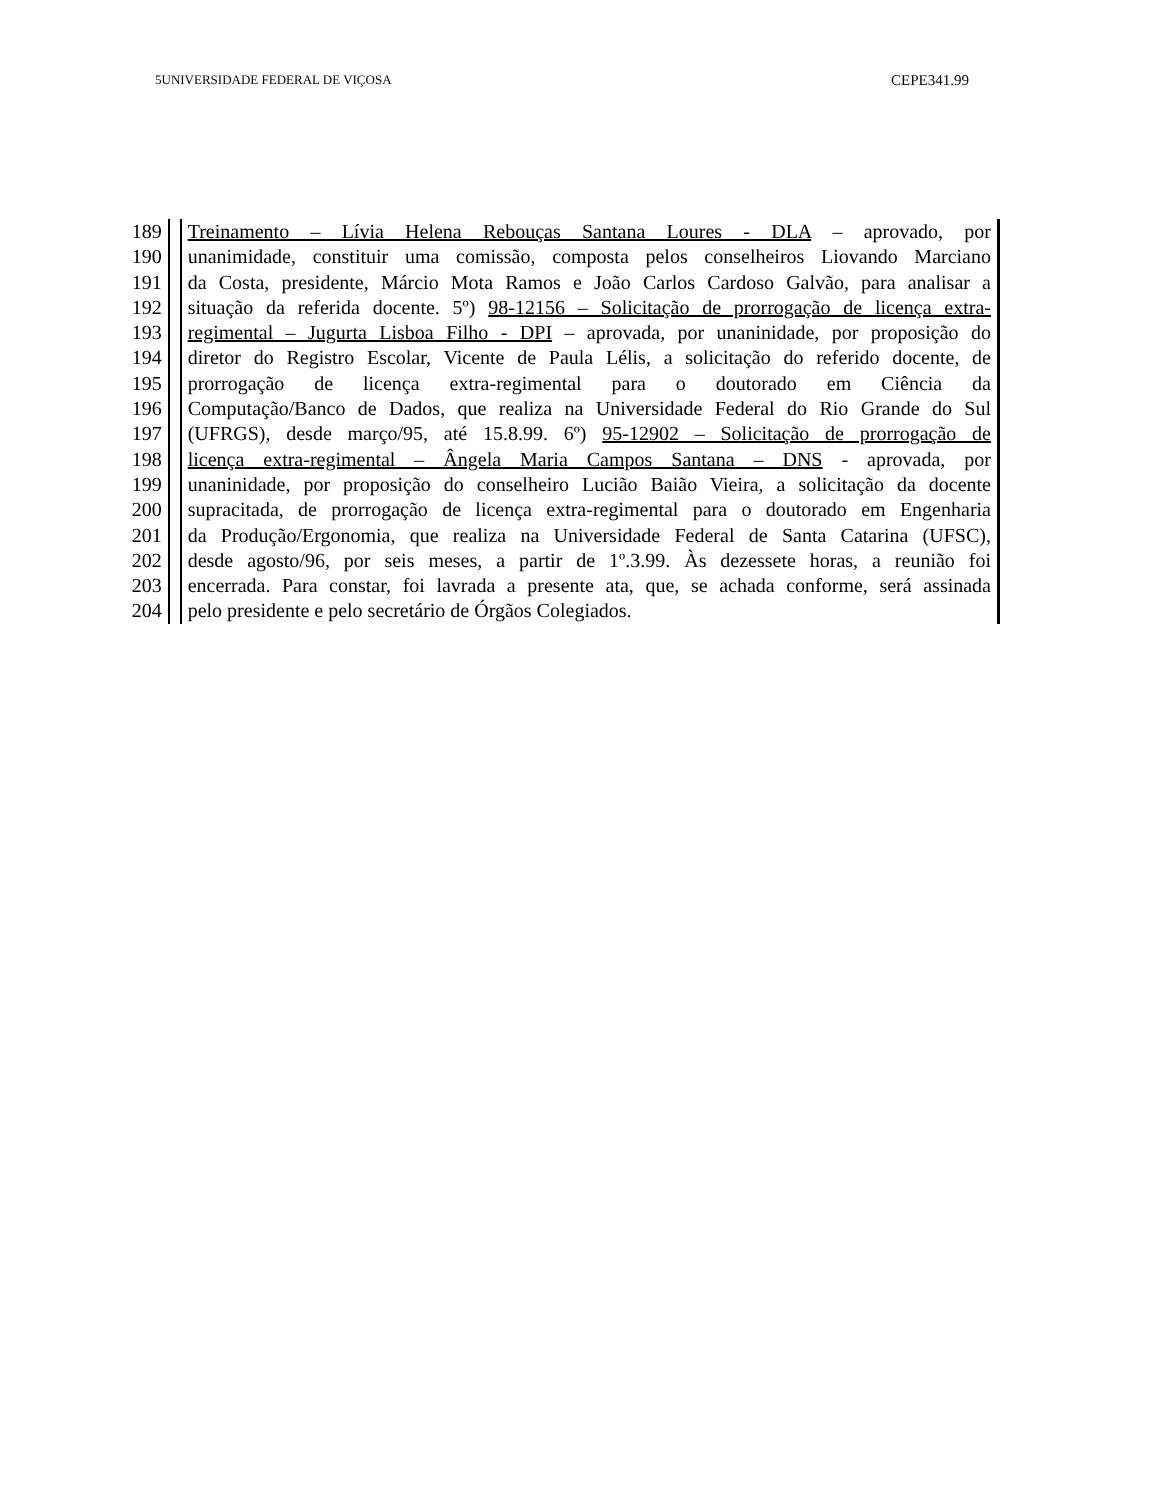5UNIVERSIDADE FEDERAL DE VIÇOSA CEPE341.99
189 Treinamento – Lívia Helena Rebouças Santana Loures - DLA – aprovado, por
190 unanimidade, constituir uma comissão, composta pelos conselheiros Liovando Marciano
191 da Costa, presidente, Márcio Mota Ramos e João Carlos Cardoso Galvão, para analisar a
192 situação da referida docente. 5º) 98-12156 – Solicitação de prorrogação de licença extra-
193 regimental – Jugurta Lisboa Filho - DPI – aprovada, por unaninidade, por proposição do
194 diretor do Registro Escolar, Vicente de Paula Lélis, a solicitação do referido docente, de
195 prorrogação de licença extra-regimental para o doutorado em Ciência da
196 Computação/Banco de Dados, que realiza na Universidade Federal do Rio Grande do Sul
197 (UFRGS), desde março/95, até 15.8.99. 6º) 95-12902 – Solicitação de prorrogação de
198 licença extra-regimental – Ângela Maria Campos Santana – DNS - aprovada, por
199 unaninidade, por proposição do conselheiro Lucião Baião Vieira, a solicitação da docente
200 supracitada, de prorrogação de licença extra-regimental para o doutorado em Engenharia
201 da Produção/Ergonomia, que realiza na Universidade Federal de Santa Catarina (UFSC),
202 desde agosto/96, por seis meses, a partir de 1º.3.99. Às dezessete horas, a reunião foi
203 encerrada. Para constar, foi lavrada a presente ata, que, se achada conforme, será assinada
204 pelo presidente e pelo secretário de Órgãos Colegiados.